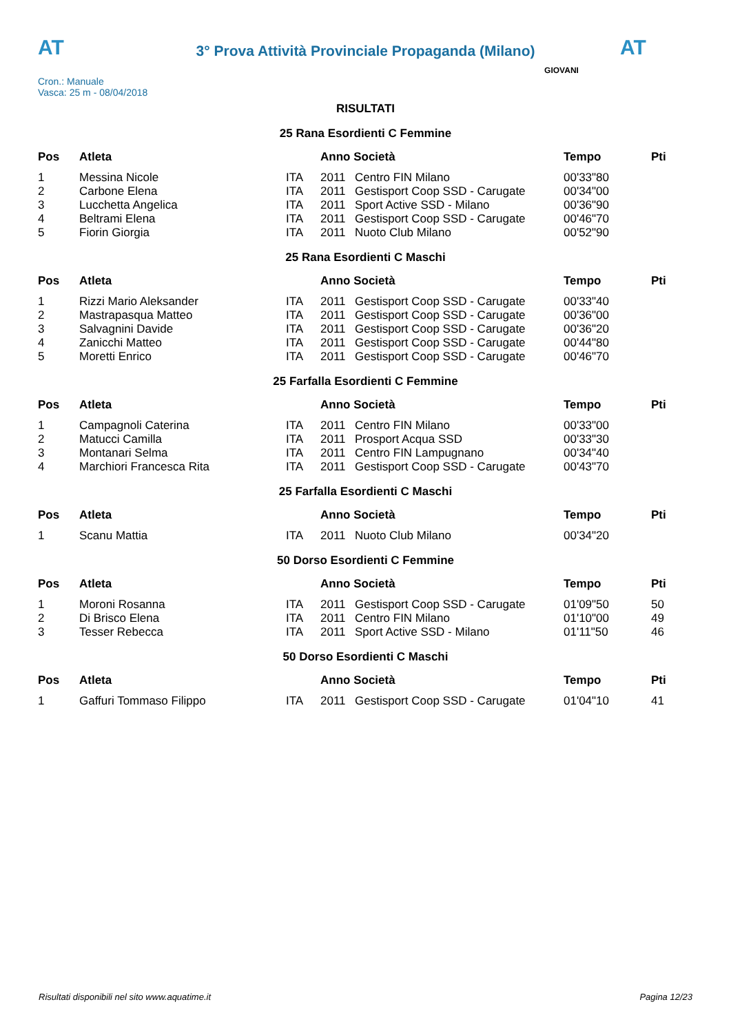AT AT
3° Prova Attività Provinciale Propaganda (Milano)
Cron.: Manuale
Vasca: 25 m - 08/04/2018
GIOVANI
RISULTATI
25 Rana Esordienti C Femmine
| Pos | Atleta | | Anno Società | | Tempo | Pti |
| --- | --- | --- | --- | --- | --- | --- |
| 1 | Messina Nicole | ITA | 2011 | Centro FIN Milano | 00'33"80 | |
| 2 | Carbone Elena | ITA | 2011 | Gestisport Coop SSD - Carugate | 00'34"00 | |
| 3 | Lucchetta Angelica | ITA | 2011 | Sport Active SSD - Milano | 00'36"90 | |
| 4 | Beltrami Elena | ITA | 2011 | Gestisport Coop SSD - Carugate | 00'46"70 | |
| 5 | Fiorin Giorgia | ITA | 2011 | Nuoto Club Milano | 00'52"90 | |
25 Rana Esordienti C Maschi
| Pos | Atleta | | Anno Società | | Tempo | Pti |
| --- | --- | --- | --- | --- | --- | --- |
| 1 | Rizzi Mario Aleksander | ITA | 2011 | Gestisport Coop SSD - Carugate | 00'33"40 | |
| 2 | Mastrapasqua Matteo | ITA | 2011 | Gestisport Coop SSD - Carugate | 00'36"00 | |
| 3 | Salvagnini Davide | ITA | 2011 | Gestisport Coop SSD - Carugate | 00'36"20 | |
| 4 | Zanicchi Matteo | ITA | 2011 | Gestisport Coop SSD - Carugate | 00'44"80 | |
| 5 | Moretti Enrico | ITA | 2011 | Gestisport Coop SSD - Carugate | 00'46"70 | |
25 Farfalla Esordienti C Femmine
| Pos | Atleta | | Anno Società | | Tempo | Pti |
| --- | --- | --- | --- | --- | --- | --- |
| 1 | Campagnoli Caterina | ITA | 2011 | Centro FIN Milano | 00'33"00 | |
| 2 | Matucci Camilla | ITA | 2011 | Prosport Acqua SSD | 00'33"30 | |
| 3 | Montanari Selma | ITA | 2011 | Centro FIN Lampugnano | 00'34"40 | |
| 4 | Marchiori Francesca Rita | ITA | 2011 | Gestisport Coop SSD - Carugate | 00'43"70 | |
25 Farfalla Esordienti C Maschi
| Pos | Atleta | | Anno Società | | Tempo | Pti |
| --- | --- | --- | --- | --- | --- | --- |
| 1 | Scanu Mattia | ITA | 2011 | Nuoto Club Milano | 00'34"20 | |
50 Dorso Esordienti C Femmine
| Pos | Atleta | | Anno Società | | Tempo | Pti |
| --- | --- | --- | --- | --- | --- | --- |
| 1 | Moroni Rosanna | ITA | 2011 | Gestisport Coop SSD - Carugate | 01'09"50 | 50 |
| 2 | Di Brisco Elena | ITA | 2011 | Centro FIN Milano | 01'10"00 | 49 |
| 3 | Tesser Rebecca | ITA | 2011 | Sport Active SSD - Milano | 01'11"50 | 46 |
50 Dorso Esordienti C Maschi
| Pos | Atleta | | Anno Società | | Tempo | Pti |
| --- | --- | --- | --- | --- | --- | --- |
| 1 | Gaffuri Tommaso Filippo | ITA | 2011 | Gestisport Coop SSD - Carugate | 01'04"10 | 41 |
Risultati disponibili nel sito www.aquatime.it Pagina 12/23